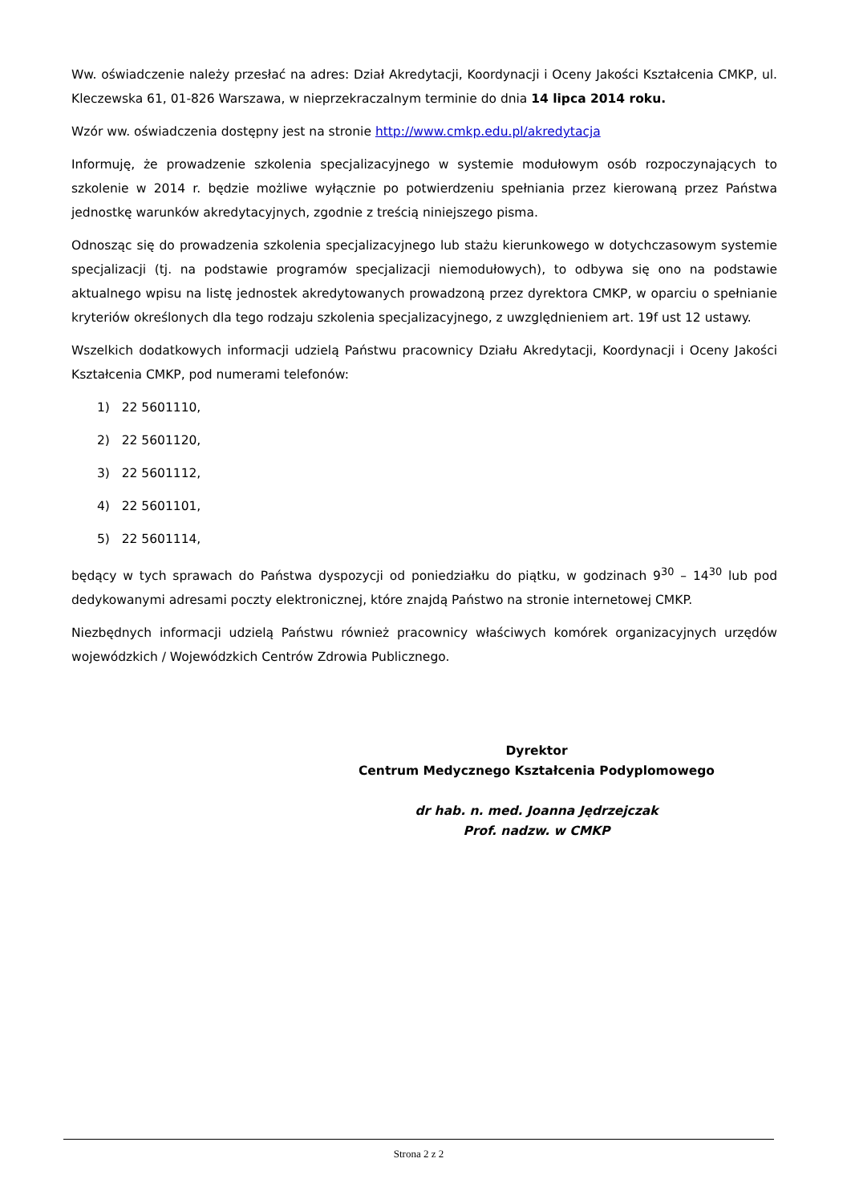Ww. oświadczenie należy przesłać na adres: Dział Akredytacji, Koordynacji i Oceny Jakości Kształcenia CMKP, ul. Kleczewska 61, 01-826 Warszawa, w nieprzekraczalnym terminie do dnia 14 lipca 2014 roku.
Wzór ww. oświadczenia dostępny jest na stronie http://www.cmkp.edu.pl/akredytacja
Informuję, że prowadzenie szkolenia specjalizacyjnego w systemie modułowym osób rozpoczynających to szkolenie w 2014 r. będzie możliwe wyłącznie po potwierdzeniu spełniania przez kierowaną przez Państwa jednostkę warunków akredytacyjnych, zgodnie z treścią niniejszego pisma.
Odnosząc się do prowadzenia szkolenia specjalizacyjnego lub stażu kierunkowego w dotychczasowym systemie specjalizacji (tj. na podstawie programów specjalizacji niemodułowych), to odbywa się ono na podstawie aktualnego wpisu na listę jednostek akredytowanych prowadzoną przez dyrektora CMKP, w oparciu o spełnianie kryteriów określonych dla tego rodzaju szkolenia specjalizacyjnego, z uwzględnieniem art. 19f ust 12 ustawy.
Wszelkich dodatkowych informacji udzielą Państwu pracownicy Działu Akredytacji, Koordynacji i Oceny Jakości Kształcenia CMKP, pod numerami telefonów:
1) 22 5601110,
2) 22 5601120,
3) 22 5601112,
4) 22 5601101,
5) 22 5601114,
będący w tych sprawach do Państwa dyspozycji od poniedziałku do piątku, w godzinach 9<sup>30</sup> – 14<sup>30</sup> lub pod dedykowanymi adresami poczty elektronicznej, które znajdą Państwo na stronie internetowej CMKP.
Niezbędnych informacji udzielą Państwu również pracownicy właściwych komórek organizacyjnych urzędów wojewódzkich / Wojewódzkich Centrów Zdrowia Publicznego.
Dyrektor
Centrum Medycznego Kształcenia Podyplomowego
dr hab. n. med. Joanna Jędrzejczak
Prof. nadzw. w CMKP
Strona 2 z 2